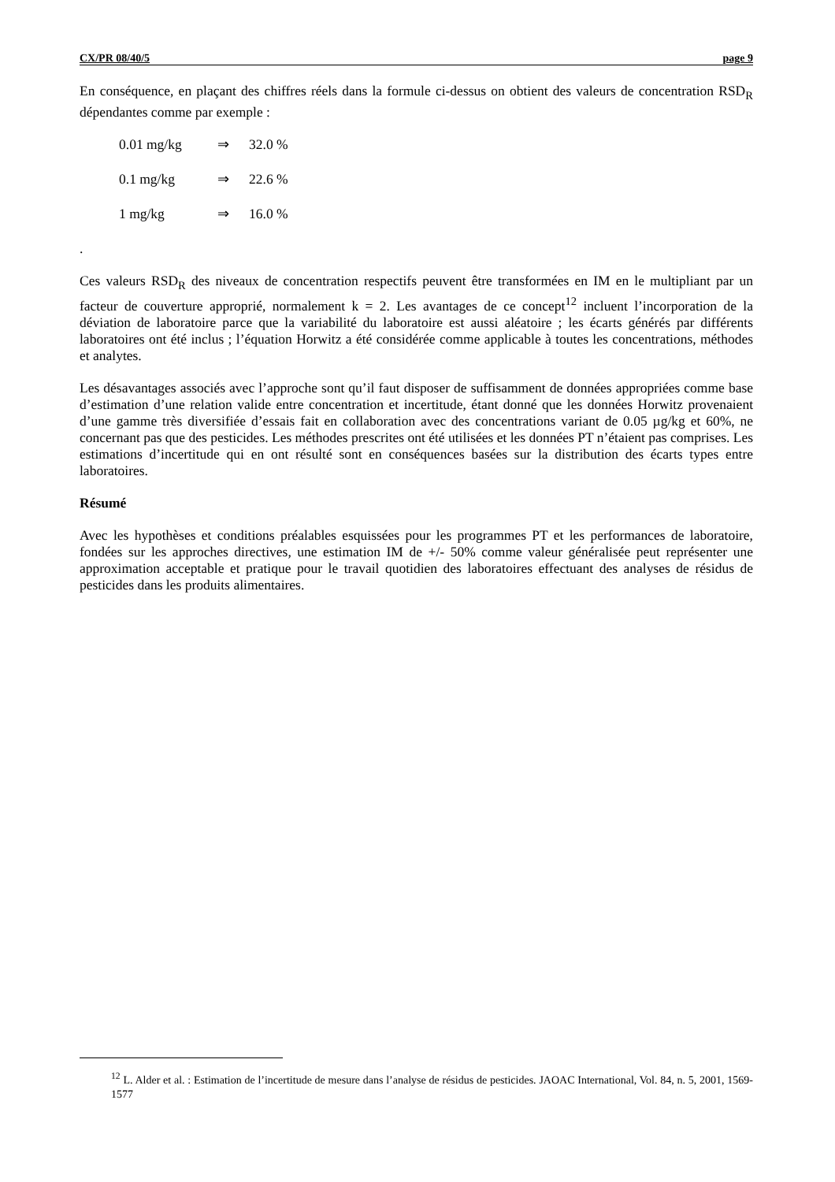CX/PR 08/40/5 page 9
En conséquence, en plaçant des chiffres réels dans la formule ci-dessus on obtient des valeurs de concentration RSD<sub>R</sub> dépendantes comme par exemple :
0.01 mg/kg ⇒ 32.0 %
0.1 mg/kg ⇒ 22.6 %
1 mg/kg ⇒ 16.0 %
.
Ces valeurs RSD<sub>R</sub> des niveaux de concentration respectifs peuvent être transformées en IM en le multipliant par un facteur de couverture approprié, normalement k = 2. Les avantages de ce concept<sup>12</sup> incluent l’incorporation de la déviation de laboratoire parce que la variabilité du laboratoire est aussi aléatoire ; les écarts générés par différents laboratoires ont été inclus ; l’équation Horwitz a été considérée comme applicable à toutes les concentrations, méthodes et analytes.
Les désavantages associés avec l’approche sont qu’il faut disposer de suffisamment de données appropriées comme base d’estimation d’une relation valide entre concentration et incertitude, étant donné que les données Horwitz provenaient d’une gamme très diversifiée d’essais fait en collaboration avec des concentrations variant de 0.05 µg/kg et 60%, ne concernant pas que des pesticides. Les méthodes prescrites ont été utilisées et les données PT n’étaient pas comprises. Les estimations d’incertitude qui en ont résulté sont en conséquences basées sur la distribution des écarts types entre laboratoires.
Résumé
Avec les hypothèses et conditions préalables esquissées pour les programmes PT et les performances de laboratoire, fondées sur les approches directives, une estimation IM de +/- 50% comme valeur généralisée peut représenter une approximation acceptable et pratique pour le travail quotidien des laboratoires effectuant des analyses de résidus de pesticides dans les produits alimentaires.
<sup>12</sup> L. Alder et al. : Estimation de l’incertitude de mesure dans l’analyse de résidus de pesticides. JAOAC International, Vol. 84, n. 5, 2001, 1569-1577